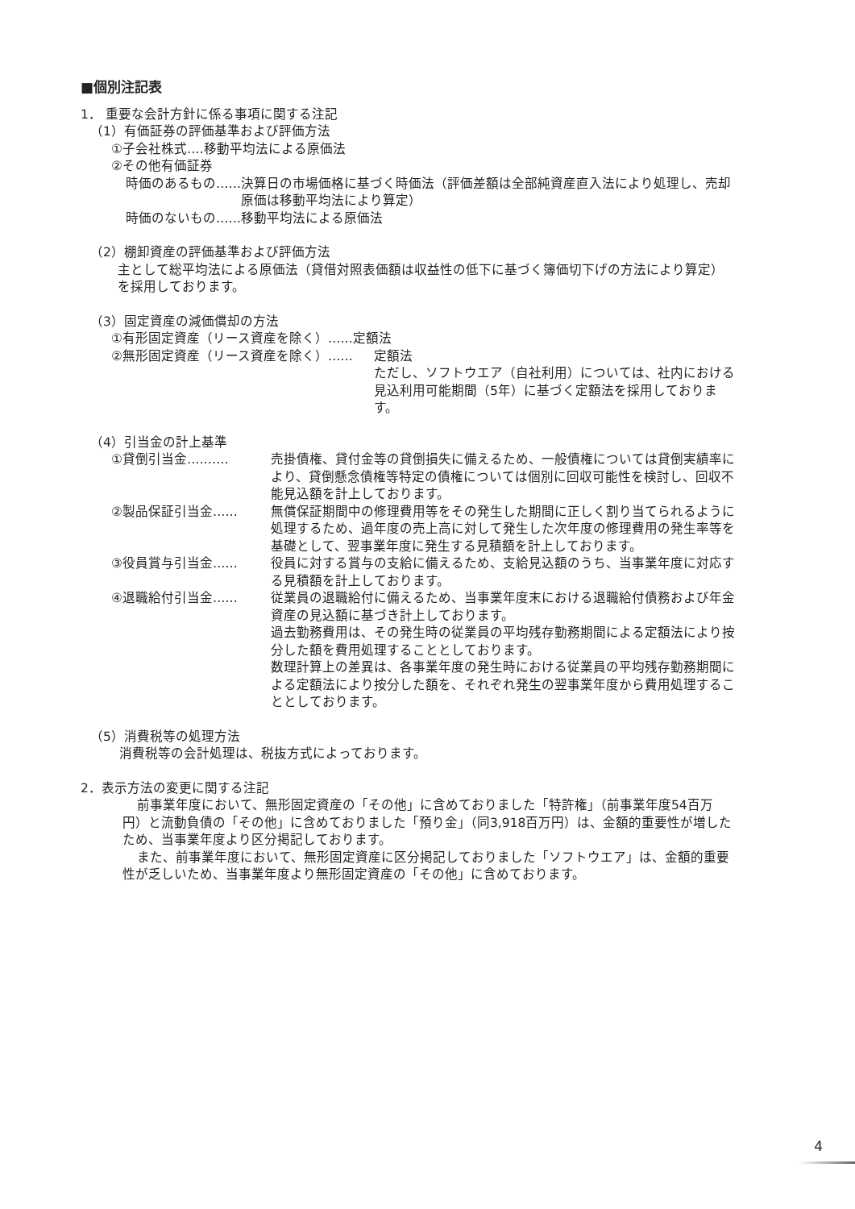■個別注記表
1． 重要な会計方針に係る事項に関する注記
（1）有価証券の評価基準および評価方法
①子会社株式‥‥移動平均法による原価法
②その他有価証券
時価のあるもの‥‥‥ 決算日の市場価格に基づく時価法（評価差額は全部純資産直入法により処理し、売却原価は移動平均法により算定）
時価のないもの‥‥‥移動平均法による原価法
（2）棚卸資産の評価基準および評価方法
主として総平均法による原価法（貸借対照表価額は収益性の低下に基づく簿価切下げの方法により算定）を採用しております。
（3）固定資産の減価償却の方法
①有形固定資産（リース資産を除く）‥‥‥定額法
②無形固定資産（リース資産を除く）‥‥‥ 定額法
ただし、ソフトウエア（自社利用）については、社内における見込利用可能期間（5年）に基づく定額法を採用しております。
（4）引当金の計上基準
①貸倒引当金‥‥‥‥‥ 売掛債権、貸付金等の貸倒損失に備えるため、一般債権については貸倒実績率により、貸倒懸念債権等特定の債権については個別に回収可能性を検討し、回収不能見込額を計上しております。
②製品保証引当金‥‥‥ 無償保証期間中の修理費用等をその発生した期間に正しく割り当てられるように処理するため、過年度の売上高に対して発生した次年度の修理費用の発生率等を基礎として、翌事業年度に発生する見積額を計上しております。
③役員賞与引当金‥‥‥ 役員に対する賞与の支給に備えるため、支給見込額のうち、当事業年度に対応する見積額を計上しております。
④退職給付引当金‥‥‥ 従業員の退職給付に備えるため、当事業年度末における退職給付債務および年金資産の見込額に基づき計上しております。
過去勤務費用は、その発生時の従業員の平均残存勤務期間による定額法により按分した額を費用処理することとしております。
数理計算上の差異は、各事業年度の発生時における従業員の平均残存勤務期間による定額法により按分した額を、それぞれ発生の翌事業年度から費用処理することとしております。
（5）消費税等の処理方法
消費税等の会計処理は、税抜方式によっております。
2．表示方法の変更に関する注記
前事業年度において、無形固定資産の「その他」に含めておりました「特許権」（前事業年度54百万円）と流動負債の「その他」に含めておりました「預り金」（同3,918百万円）は、金額的重要性が増したため、当事業年度より区分掲記しております。
また、前事業年度において、無形固定資産に区分掲記しておりました「ソフトウエア」は、金額的重要性が乏しいため、当事業年度より無形固定資産の「その他」に含めております。
4